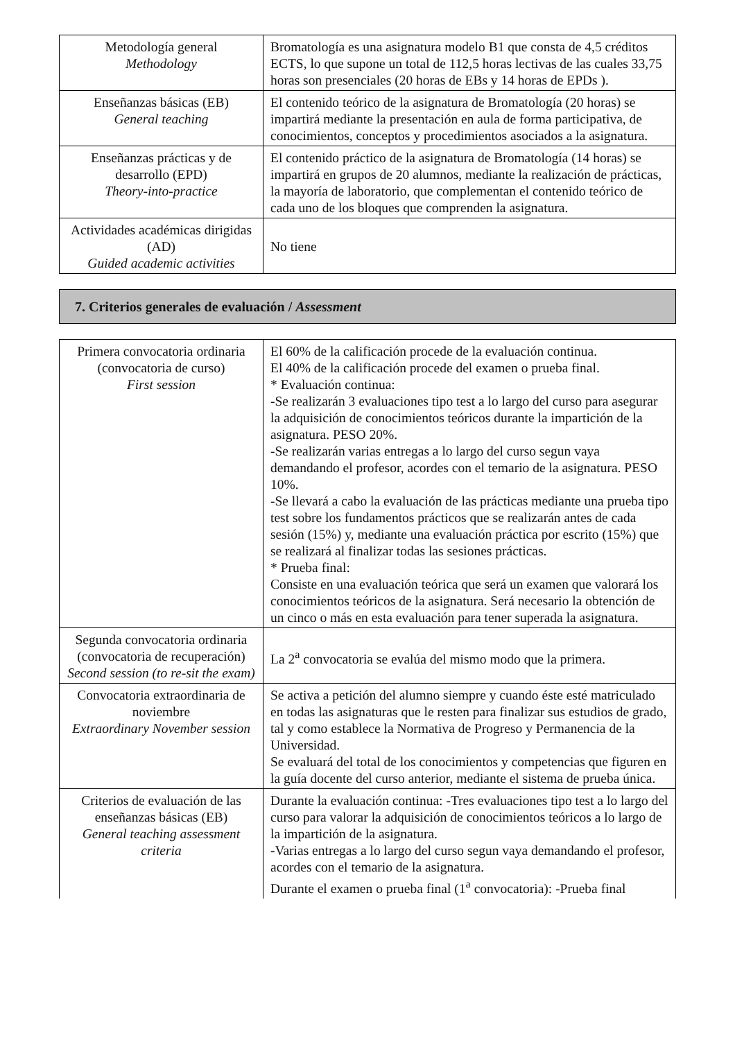| Metodología general Methodology | Bromatología es una asignatura modelo B1 que consta de 4,5 créditos ECTS, lo que supone un total de 112,5 horas lectivas de las cuales 33,75 horas son presenciales (20 horas de EBs y 14 horas de EPDs ). |
| Enseñanzas básicas (EB) General teaching | El contenido teórico de la asignatura de Bromatología (20 horas) se impartirá mediante la presentación en aula de forma participativa, de conocimientos, conceptos y procedimientos asociados a la asignatura. |
| Enseñanzas prácticas y de desarrollo (EPD) Theory-into-practice | El contenido práctico de la asignatura de Bromatología (14 horas) se impartirá en grupos de 20 alumnos, mediante la realización de prácticas, la mayoría de laboratorio, que complementan el contenido teórico de cada uno de los bloques que comprenden la asignatura. |
| Actividades académicas dirigidas (AD) Guided academic activities | No tiene |
7. Criterios generales de evaluación / Assessment
| Primera convocatoria ordinaria (convocatoria de curso) First session | El 60% de la calificación procede de la evaluación continua. El 40% de la calificación procede del examen o prueba final. * Evaluación continua: -Se realizarán 3 evaluaciones tipo test a lo largo del curso para asegurar la adquisición de conocimientos teóricos durante la impartición de la asignatura. PESO 20%. -Se realizarán varias entregas a lo largo del curso segun vaya demandando el profesor, acordes con el temario de la asignatura. PESO 10%. -Se llevará a cabo la evaluación de las prácticas mediante una prueba tipo test sobre los fundamentos prácticos que se realizarán antes de cada sesión (15%) y, mediante una evaluación práctica por escrito (15%) que se realizará al finalizar todas las sesiones prácticas. * Prueba final: Consiste en una evaluación teórica que será un examen que valorará los conocimientos teóricos de la asignatura. Será necesario la obtención de un cinco o más en esta evaluación para tener superada la asignatura. |
| Segunda convocatoria ordinaria (convocatoria de recuperación) Second session (to re-sit the exam) | La 2<sup>a</sup> convocatoria se evalúa del mismo modo que la primera. |
| Convocatoria extraordinaria de noviembre Extraordinary November session | Se activa a petición del alumno siempre y cuando éste esté matriculado en todas las asignaturas que le resten para finalizar sus estudios de grado, tal y como establece la Normativa de Progreso y Permanencia de la Universidad. Se evaluará del total de los conocimientos y competencias que figuren en la guía docente del curso anterior, mediante el sistema de prueba única. |
| Criterios de evaluación de las enseñanzas básicas (EB) General teaching assessment criteria | Durante la evaluación continua: -Tres evaluaciones tipo test a lo largo del curso para valorar la adquisición de conocimientos teóricos a lo largo de la impartición de la asignatura. -Varias entregas a lo largo del curso segun vaya demandando el profesor, acordes con el temario de la asignatura. Durante el examen o prueba final (1<sup>a</sup> convocatoria): -Prueba final |